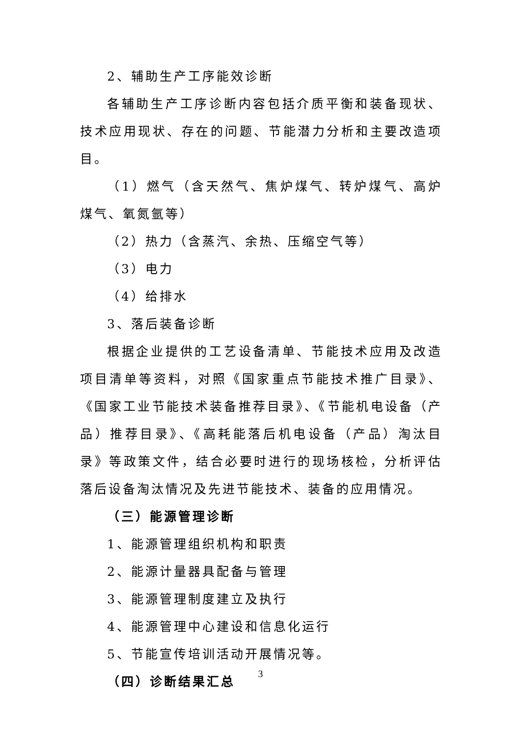2、辅助生产工序能效诊断
各辅助生产工序诊断内容包括介质平衡和装备现状、技术应用现状、存在的问题、节能潜力分析和主要改造项目。
（1）燃气（含天然气、焦炉煤气、转炉煤气、高炉煤气、氧氮氩等）
（2）热力（含蒸汽、余热、压缩空气等）
（3）电力
（4）给排水
3、落后装备诊断
根据企业提供的工艺设备清单、节能技术应用及改造项目清单等资料，对照《国家重点节能技术推广目录》、《国家工业节能技术装备推荐目录》、《节能机电设备（产品）推荐目录》、《高耗能落后机电设备（产品）淘汰目录》等政策文件，结合必要时进行的现场核检，分析评估落后设备淘汰情况及先进节能技术、装备的应用情况。
（三）能源管理诊断
1、能源管理组织机构和职责
2、能源计量器具配备与管理
3、能源管理制度建立及执行
4、能源管理中心建设和信息化运行
5、节能宣传培训活动开展情况等。
（四）诊断结果汇总
3